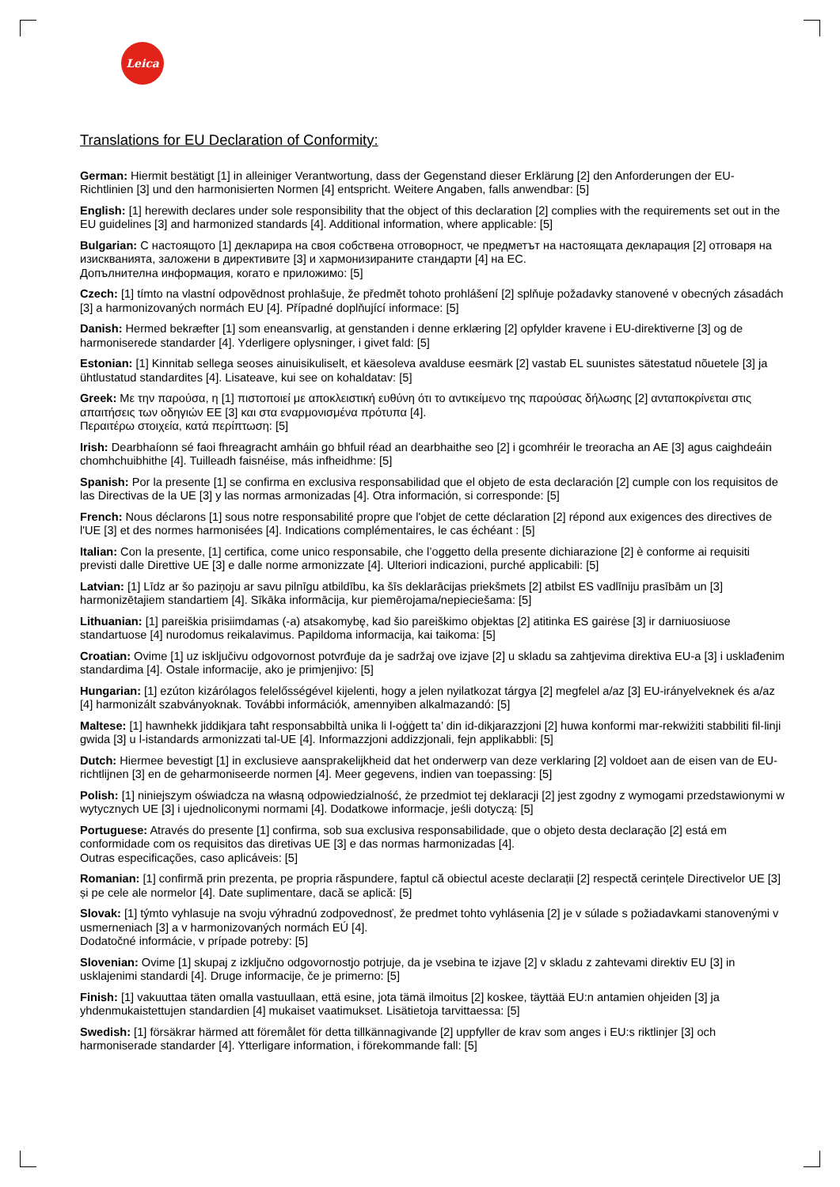Leica
Translations for EU Declaration of Conformity:
German: Hiermit bestätigt [1] in alleiniger Verantwortung, dass der Gegenstand dieser Erklärung [2] den Anforderungen der EU-Richtlinien [3] und den harmonisierten Normen [4] entspricht. Weitere Angaben, falls anwendbar: [5]
English: [1] herewith declares under sole responsibility that the object of this declaration [2] complies with the requirements set out in the EU guidelines [3] and harmonized standards [4]. Additional information, where applicable: [5]
Bulgarian: С настоящото [1] декларира на своя собствена отговорност, че предметът на настоящата декларация [2] отговаря на изискванията, заложени в директивите [3] и хармонизираните стандарти [4] на ЕС.
Допълнителна информация, когато е приложимо: [5]
Czech: [1] tímto na vlastní odpovědnost prohlašuje, že předmět tohoto prohlášení [2] splňuje požadavky stanovené v obecných zásadách [3] a harmonizovaných normách EU [4]. Případné doplňující informace: [5]
Danish: Hermed bekræfter [1] som eneansvarlig, at genstanden i denne erklæring [2] opfylder kravene i EU-direktiverne [3] og de harmoniserede standarder [4]. Yderligere oplysninger, i givet fald: [5]
Estonian: [1] Kinnitab sellega seoses ainuisikuliselt, et käesoleva avalduse eesmärk [2] vastab EL suunistes sätestatud nõuetele [3] ja ühtlustatud standardites [4]. Lisateave, kui see on kohaldatav: [5]
Greek: Με την παρούσα, η [1] πιστοποιεί με αποκλειστική ευθύνη ότι το αντικείμενο της παρούσας δήλωσης [2] ανταποκρίνεται στις απαιτήσεις των οδηγιών ΕΕ [3] και στα εναρμονισμένα πρότυπα [4].
Περαιτέρω στοιχεία, κατά περίπτωση: [5]
Irish: Dearbhaíonn sé faoi fhreagracht amháin go bhfuil réad an dearbhaithe seo [2] i gcomhréir le treoracha an AE [3] agus caighdeáin chomhchuibhithe [4]. Tuilleadh faisnéise, más infheidhme: [5]
Spanish: Por la presente [1] se confirma en exclusiva responsabilidad que el objeto de esta declaración [2] cumple con los requisitos de las Directivas de la UE [3] y las normas armonizadas [4]. Otra información, si corresponde: [5]
French: Nous déclarons [1] sous notre responsabilité propre que l'objet de cette déclaration [2] répond aux exigences des directives de l'UE [3] et des normes harmonisées [4]. Indications complémentaires, le cas échéant : [5]
Italian: Con la presente, [1] certifica, come unico responsabile, che l’oggetto della presente dichiarazione [2] è conforme ai requisiti previsti dalle Direttive UE [3] e dalle norme armonizzate [4]. Ulteriori indicazioni, purché applicabili: [5]
Latvian: [1] Līdz ar šo paziņoju ar savu pilnīgu atbildību, ka šīs deklarācijas priekšmets [2] atbilst ES vadlīniju prasībām un [3] harmonizētajiem standartiem [4]. Sīkāka informācija, kur piemērojama/nepieciešama: [5]
Lithuanian: [1] pareiškia prisiimdamas (-a) atsakomybę, kad šio pareiškimo objektas [2] atitinka ES gairėse [3] ir darniuosiuose standartuose [4] nurodomus reikalavimus. Papildoma informacija, kai taikoma: [5]
Croatian: Ovime [1] uz isključivu odgovornost potvrđuje da je sadržaj ove izjave [2] u skladu sa zahtjevima direktiva EU-a [3] i usklađenim standardima [4]. Ostale informacije, ako je primjenjivo: [5]
Hungarian: [1] ezúton kizárólagos felelősségével kijelenti, hogy a jelen nyilatkozat tárgya [2] megfelel a/az [3] EU-irányelveknek és a/az [4] harmonizált szabványoknak. További információk, amennyiben alkalmazandó: [5]
Maltese: [1] hawnhekk jiddikjara taħt responsabbiltà unika li l-oġġett ta’ din id-dikjarazzjoni [2] huwa konformi mar-rekwiżiti stabbiliti fil-linji gwida [3] u l-istandards armonizzati tal-UE [4]. Informazzjoni addizzjonali, fejn applikabbli: [5]
Dutch: Hiermee bevestigt [1] in exclusieve aansprakelijkheid dat het onderwerp van deze verklaring [2] voldoet aan de eisen van de EU-richtlijnen [3] en de geharmoniseerde normen [4]. Meer gegevens, indien van toepassing: [5]
Polish: [1] niniejszym oświadcza na własną odpowiedzialność, że przedmiot tej deklaracji [2] jest zgodny z wymogami przedstawionymi w wytycznych UE [3] i ujednoliconymi normami [4]. Dodatkowe informacje, jeśli dotyczą: [5]
Portuguese: Através do presente [1] confirma, sob sua exclusiva responsabilidade, que o objeto desta declaração [2] está em conformidade com os requisitos das diretivas UE [3] e das normas harmonizadas [4].
Outras especificações, caso aplicáveis: [5]
Romanian: [1] confirmă prin prezenta, pe propria răspundere, faptul că obiectul aceste declarații [2] respectă cerințele Directivelor UE [3] și pe cele ale normelor [4]. Date suplimentare, dacă se aplică: [5]
Slovak: [1] týmto vyhlasuje na svoju výhradnú zodpovednosť, že predmet tohto vyhlásenia [2] je v súlade s požiadavkami stanovenými v usmerneniach [3] a v harmonizovaných normách EÚ [4].
Dodatočné informácie, v prípade potreby: [5]
Slovenian: Ovime [1] skupaj z izključno odgovornostjo potrjuje, da je vsebina te izjave [2] v skladu z zahtevami direktiv EU [3] in usklajenimi standardi [4]. Druge informacije, če je primerno: [5]
Finish: [1] vakuuttaa täten omalla vastuullaan, että esine, jota tämä ilmoitus [2] koskee, täyttää EU:n antamien ohjeiden [3] ja yhdenmukaistettujen standardien [4] mukaiset vaatimukset. Lisätietoja tarvittaessa: [5]
Swedish: [1] försäkrar härmed att föremålet för detta tillkännagivande [2] uppfyller de krav som anges i EU:s riktlinjer [3] och harmoniserade standarder [4]. Ytterligare information, i förekommande fall: [5]